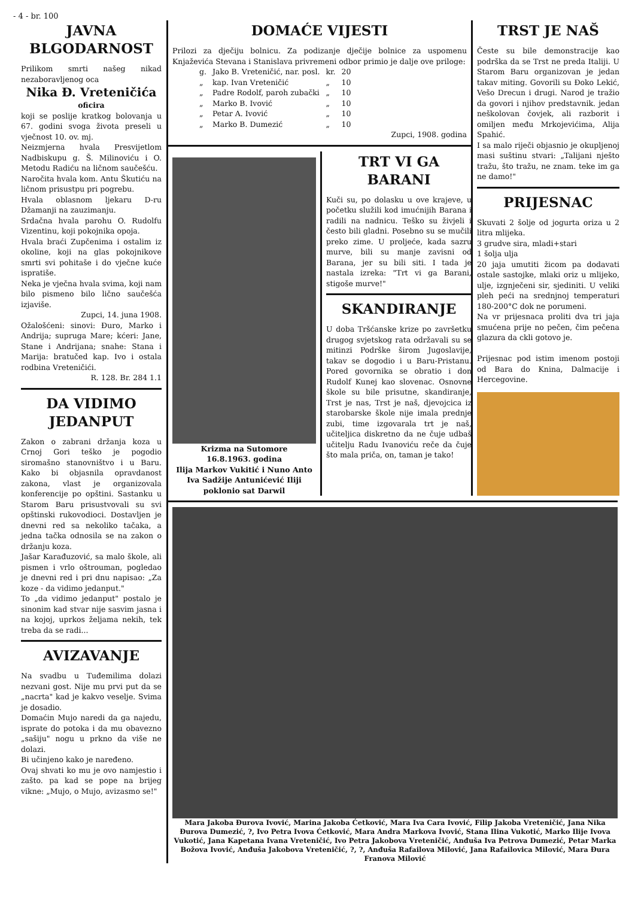- 4 - br. 100
JAVNA BLGODARNOST
Prilikom smrti našeg nikad nezaboravljenog oca
Nika Đ. Vreteničića
oficira
koji se poslije kratkog bolovanja u 67. godini svoga života preseli u vječnost 10. ov. mj.
Neizmjerna hvala Presvijetlom Nadbiskupu g. Š. Milinoviću i O. Metodu Radiću na ličnom saučešću.
Naročita hvala kom. Antu Škutiću na ličnom prisustpu pri pogrebu.
Hvala oblasnom ljekaru D-ru Džamanji na zauzimanju.
Srdačna hvala parohu O. Rudolfu Vizentinu, koji pokojnika opoja.
Hvala braći Zupčenima i ostalim iz okoline, koji na glas pokojnikove smrti svi pohitaše i do vječne kuće ispratiše.
Neka je vječna hvala svima, koji nam bilo pismeno bilo lično saučešća izjaviše.
Zupci, 14. juna 1908.
Ožalošćeni: sinovi: Đuro, Marko i Andrija; supruga Mare; kćeri: Jane, Stane i Andrijana; snahe: Stana i Marija: bratučed kap. Ivo i ostala rodbina Vreteničići.
R. 128. Br. 284 1.1
DA VIDIMO JEDANPUT
Zakon o zabrani držanja koza u Crnoj Gori teško je pogodio siromašno stanovništvo i u Baru. Kako bi objasnila opravdanost zakona, vlast je organizovala konferencije po opštini. Sastanku u Starom Baru prisustvovali su svi opštinski rukovodioci. Dostavljen je dnevni red sa nekoliko tačaka, a jedna tačka odnosila se na zakon o držanju koza.
Jašar Karađuzović, sa malo škole, ali pismen i vrlo oštrouman, pogledao je dnevni red i pri dnu napisao: „Za koze - da vidimo jedanput."
To „da vidimo jedanput" postalo je sinonim kad stvar nije sasvim jasna i na kojoj, uprkos željama nekih, tek treba da se radi...
AVIZAVANJE
Na svadbu u Tuđemilima dolazi nezvani gost. Nije mu prvi put da se „nacrta" kad je kakvo veselje. Svima je dosadio.
Domaćin Mujo naredi da ga najedu, isprate do potoka i da mu obavezno „sašiju" nogu u prkno da više ne dolazi.
Bi učinjeno kako je naređeno.
Ovaj shvati ko mu je ovo namjestio i zašto. pa kad se pope na brijeg vikne: „Mujo, o Mujo, avizasmo se!"
DOMAĆE VIJESTI
Prilozi za dječiju bolnicu. Za podizanje dječije bolnice za uspomenu Knjaževića Stevana i Stanislava privremeni odbor primio je dalje ove priloge:
| g. | Jako B. Vreteničić, nar. posl. | kr. | 20 |
| „ | kap. Ivan Vreteničić | „ | 10 |
| „ | Padre Rodolf, paroh zubački | „ | 10 |
| „ | Marko B. Ivović | „ | 10 |
| „ | Petar A. Ivović | „ | 10 |
| „ | Marko B. Dumezić | „ | 10 |
Zupci, 1908. godina
Krizma na Sutomore
16.8.1963. godina
Ilija Markov Vukitić i Nuno Anto Iva Sadžije Antunićević Iliji poklonio sat Darwil
TRT VI GA BARANI
Kuči su, po dolasku u ove krajeve, u početku služili kod imućnijih Barana i radili na nadnicu. Teško su živjeli i često bili gladni. Posebno su se mučili preko zime. U proljeće, kada sazru murve, bili su manje zavisni od Barana, jer su bili siti. I tada je nastala izreka: "Trt vi ga Barani, stigoše murve!"
SKANDIRANJE
U doba Tršćanske krize po završetku drugog svjetskog rata održavali su se mitinzi Podrške širom Jugoslavije, takav se dogodio i u Baru-Pristanu. Pored govornika se obratio i don Rudolf Kunej kao slovenac. Osnovne škole su bile prisutne, skandiranje, Trst je nas, Trst je naš, djevojcica iz starobarske škole nije imala prednje zubi, time izgovarala trt je naš, učiteljica diskretno da ne čuje udbaš učitelju Radu Ivanoviću reče da čuje što mala priča, on, taman je tako!
TRST JE NAŠ
Česte su bile demonstracije kao podrška da se Trst ne preda Italiji. U Starom Baru organizovan je jedan takav miting. Govorili su Đoko Lekić, Vešo Drecun i drugi. Narod je tražio da govori i njihov predstavnik. jedan neškolovan čovjek, ali razborit i omiljen među Mrkojevićima, Alija Spahić.
I sa malo riječi objasnio je okupljenoj masi suštinu stvari: „Talijani nješto tražu, što tražu, ne znam. teke im ga ne damo!"
PRIJESNAC
Skuvati 2 šolje od jogurta oriza u 2 litra mlijeka.
3 grudve sira, mladi+stari
1 šolja ulja
20 jaja umutiti žicom pa dodavati ostale sastojke, mlaki oriz u mlijeko, ulje, izgnječeni sir, sjediniti. U veliki pleh peći na srednjnoj temperaturi 180-200°C dok ne porumeni.
Na vr prijesnaca proliti dva tri jaja smućena prije no pečen, čim pečena glazura da ckli gotovo je.
Prijesnac pod istim imenom postoji od Bara do Knina, Dalmacije i Hercegovine.
Mara Jakoba Đurova Ivović, Marina Jakoba Ćetković, Mara Iva Cara Ivović, Filip Jakoba Vreteničić, Jana Nika Đurova Dumezić, ?, Ivo Petra Ivova Ćetković, Mara Andra Markova Ivović, Stana Ilina Vukotić, Marko Ilije Ivova Vukotić, Jana Kapetana Ivana Vreteničić, Ivo Petra Jakobova Vreteničić, Anđuša Iva Petrova Dumezić, Petar Marka Božova Ivović, Anđuša Jakobova Vreteničić, ?, ?, Anđuša Rafailova Milović, Jana Rafailovica Milović, Mara Đura Franova Milović